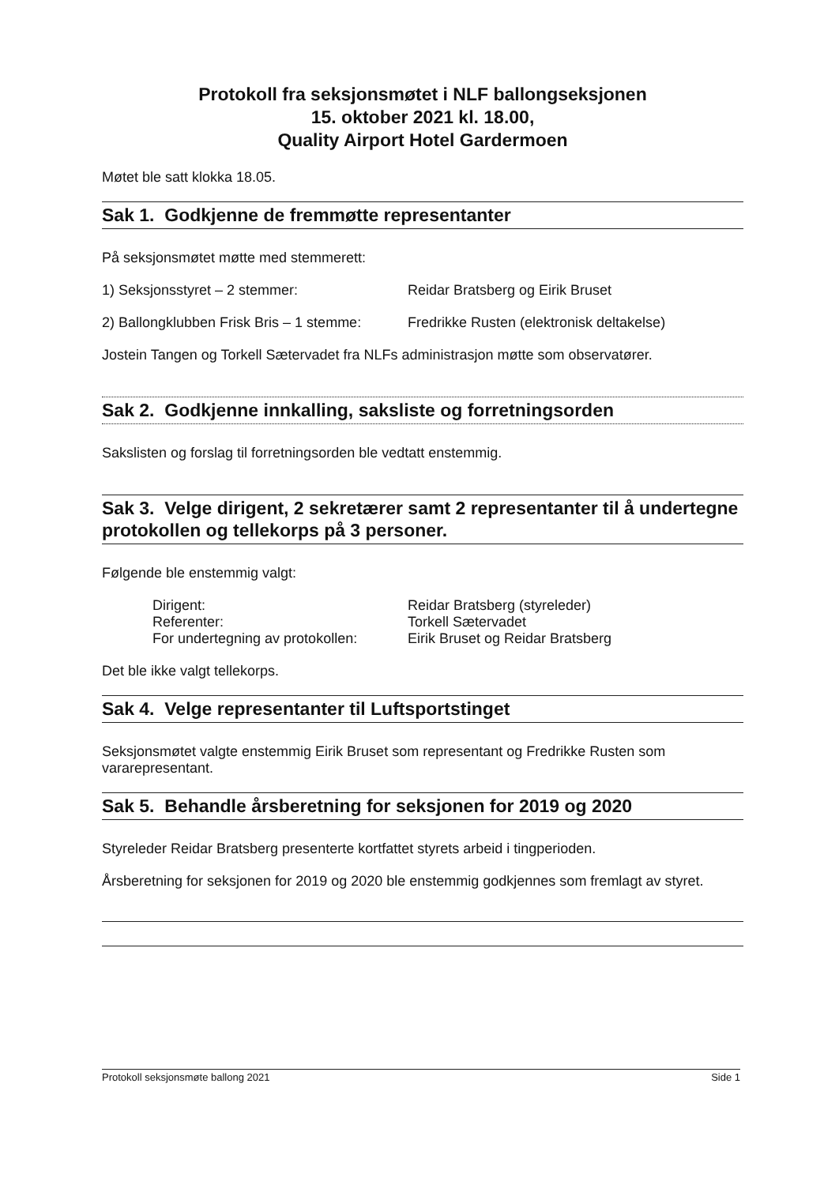Protokoll fra seksjonsmøtet i NLF ballongseksjonen
15. oktober 2021 kl. 18.00,
Quality Airport Hotel Gardermoen
Møtet ble satt klokka 18.05.
Sak 1. Godkjenne de fremmøtte representanter
På seksjonsmøtet møtte med stemmerett:
1) Seksjonsstyret – 2 stemmer: Reidar Bratsberg og Eirik Bruset
2) Ballongklubben Frisk Bris – 1 stemme: Fredrikke Rusten (elektronisk deltakelse)
Jostein Tangen og Torkell Sætervadet fra NLFs administrasjon møtte som observatører.
Sak 2. Godkjenne innkalling, saksliste og forretningsorden
Sakslisten og forslag til forretningsorden ble vedtatt enstemmig.
Sak 3. Velge dirigent, 2 sekretærer samt 2 representanter til å undertegne protokollen og tellekorps på 3 personer.
Følgende ble enstemmig valgt:
Dirigent: Reidar Bratsberg (styreleder)
Referenter: Torkell Sætervadet
For undertegning av protokollen: Eirik Bruset og Reidar Bratsberg
Det ble ikke valgt tellekorps.
Sak 4. Velge representanter til Luftsportstinget
Seksjonsmøtet valgte enstemmig Eirik Bruset som representant og Fredrikke Rusten som vararepresentant.
Sak 5. Behandle årsberetning for seksjonen for 2019 og 2020
Styreleder Reidar Bratsberg presenterte kortfattet styrets arbeid i tingperioden.
Årsberetning for seksjonen for 2019 og 2020 ble enstemmig godkjennes som fremlagt av styret.
Protokoll seksjonsmøte ballong 2021 Side 1